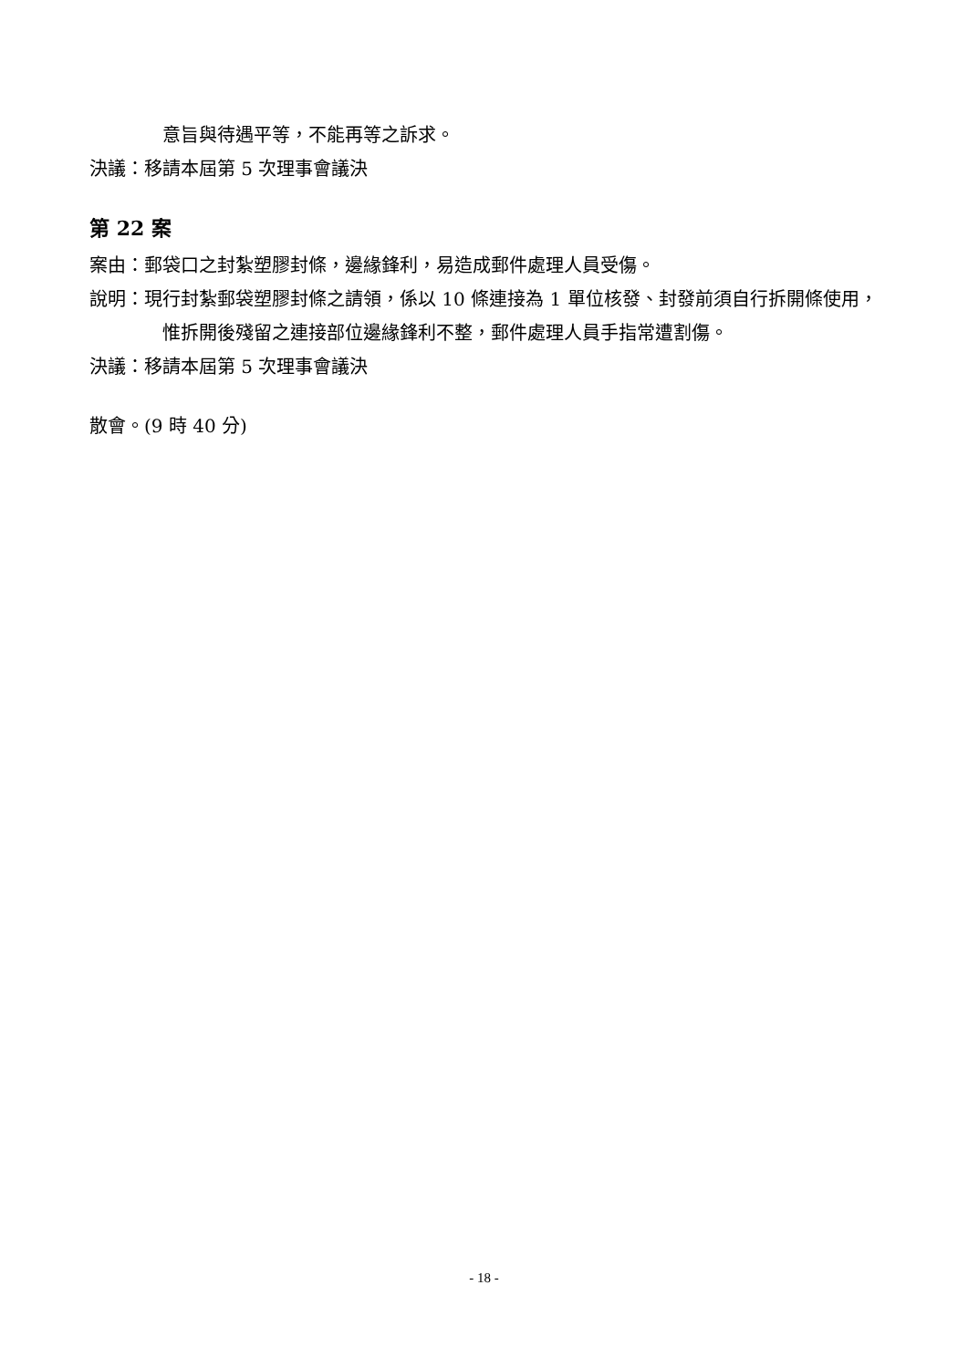意旨與待遇平等，不能再等之訴求。
決議：移請本屆第 5 次理事會議決
第 22 案
案由：郵袋口之封紮塑膠封條，邊緣鋒利，易造成郵件處理人員受傷。
說明：現行封紮郵袋塑膠封條之請領，係以 10 條連接為 1 單位核發、封發前須自行拆開條使用，惟拆開後殘留之連接部位邊緣鋒利不整，郵件處理人員手指常遭割傷。
決議：移請本屆第 5 次理事會議決
散會。(9 時 40 分)
- 18 -